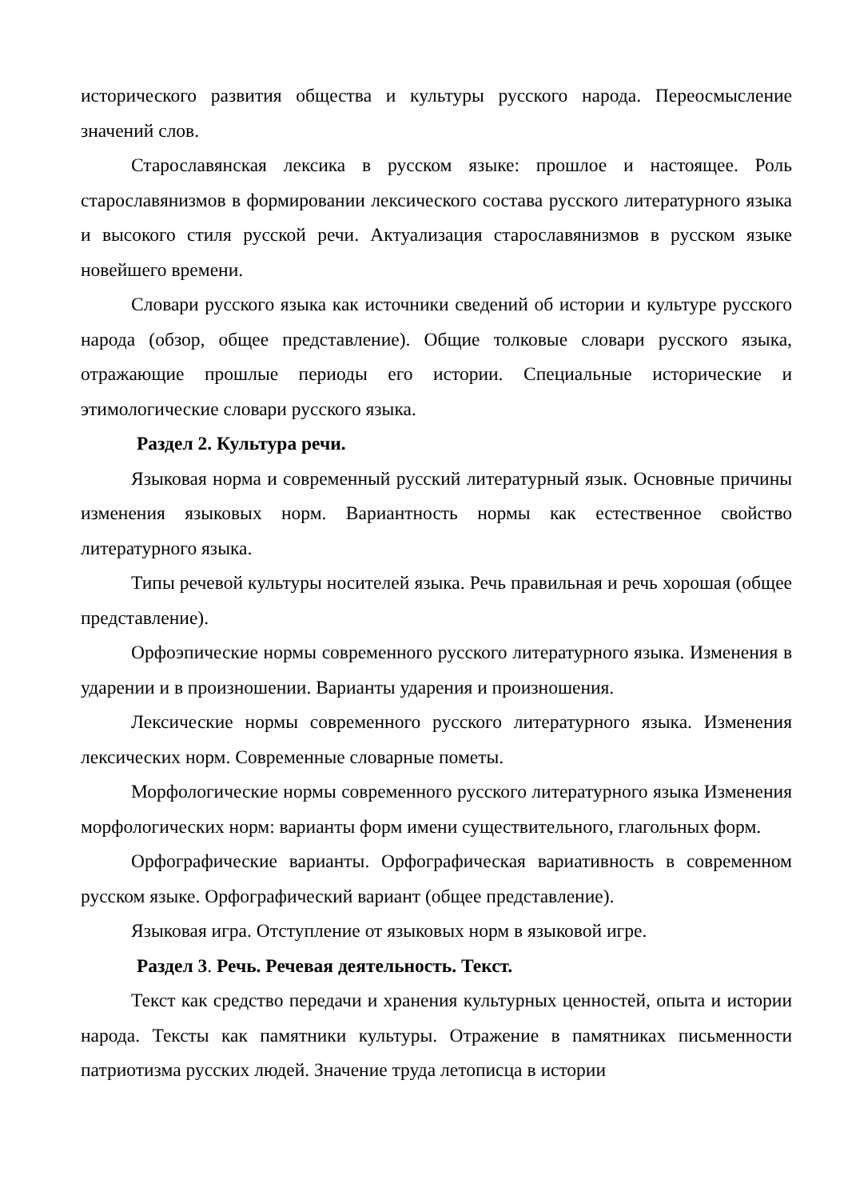исторического развития общества и культуры русского народа. Переосмысление значений слов.
Старославянская лексика в русском языке: прошлое и настоящее. Роль старославянизмов в формировании лексического состава русского литературного языка и высокого стиля русской речи. Актуализация старославянизмов в русском языке новейшего времени.
Словари русского языка как источники сведений об истории и культуре русского народа (обзор, общее представление). Общие толковые словари русского языка, отражающие прошлые периоды его истории. Специальные исторические и этимологические словари русского языка.
Раздел 2. Культура речи.
Языковая норма и современный русский литературный язык. Основные причины изменения языковых норм. Вариантность нормы как естественное свойство литературного языка.
Типы речевой культуры носителей языка. Речь правильная и речь хорошая (общее представление).
Орфоэпические нормы современного русского литературного языка. Изменения в ударении и в произношении. Варианты ударения и произношения.
Лексические нормы современного русского литературного языка. Изменения лексических норм. Современные словарные пометы.
Морфологические нормы современного русского литературного языка Изменения морфологических норм: варианты форм имени существительного, глагольных форм.
Орфографические варианты. Орфографическая вариативность в современном русском языке. Орфографический вариант (общее представление).
Языковая игра. Отступление от языковых норм в языковой игре.
Раздел 3. Речь. Речевая деятельность. Текст.
Текст как средство передачи и хранения культурных ценностей, опыта и истории народа. Тексты как памятники культуры. Отражение в памятниках письменности патриотизма русских людей. Значение труда летописца в истории